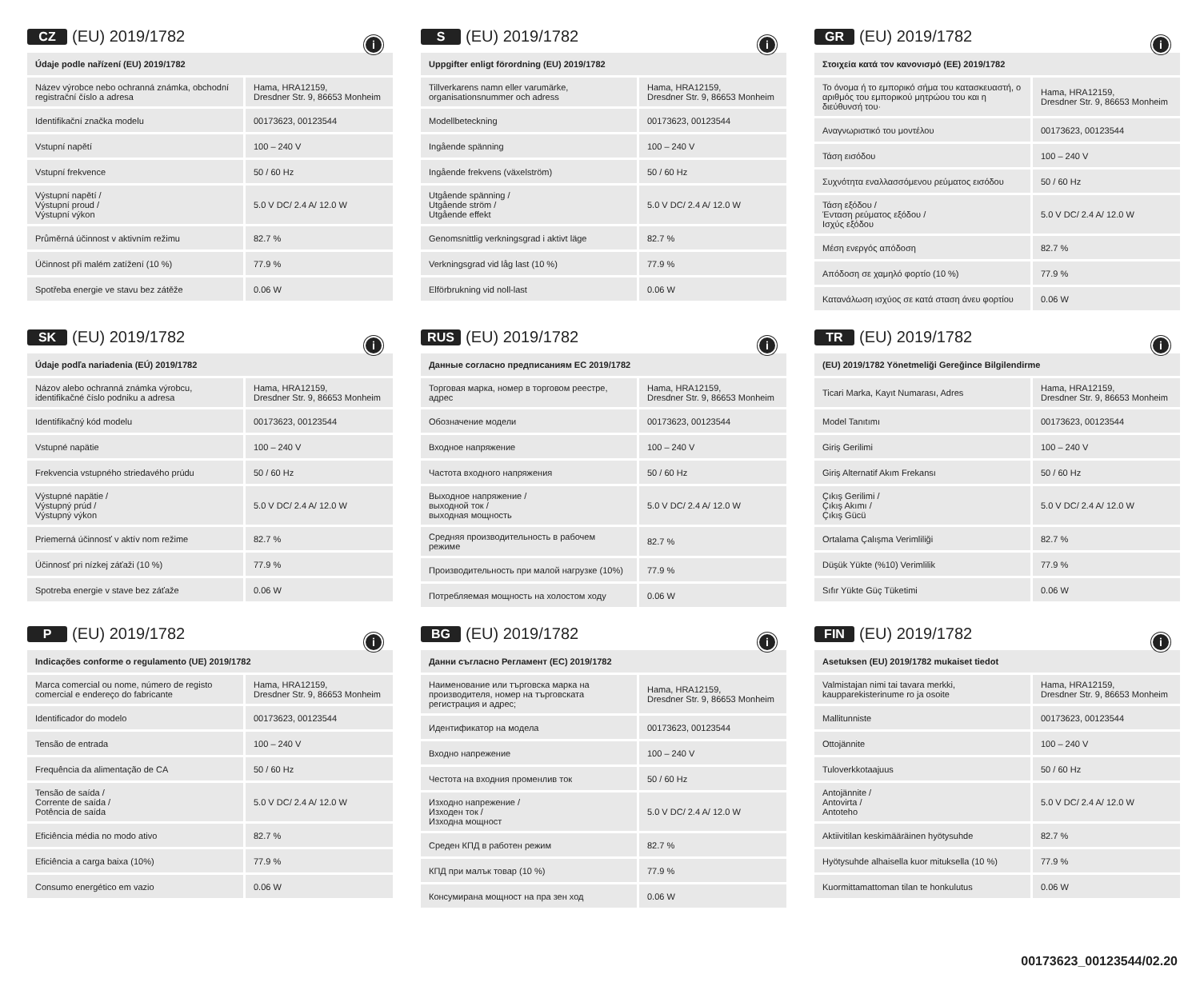CZ (EU) 2019/1782
| Údaje podle nařízení (EU) 2019/1782 i | |
| --- | --- |
| Název výrobce nebo ochranná známka, obchodní registrační číslo a adresa | Hama, HRA12159, Dresdner Str. 9, 86653 Monheim |
| Identifikační značka modelu | 00173623, 00123544 |
| Vstupní napětí | 100 – 240 V |
| Vstupní frekvence | 50 / 60 Hz |
| Výstupní napětí / Výstupní proud / Výstupní výkon | 5.0 V DC/ 2.4 A/ 12.0 W |
| Průměrná účinnost v aktivním režimu | 82.7 % |
| Účinnost při malém zatížení (10 %) | 77.9 % |
| Spotřeba energie ve stavu bez zátěže | 0.06 W |
S (EU) 2019/1782
| Uppgifter enligt förordning (EU) 2019/1782 i | |
| --- | --- |
| Tillverkarens namn eller varumärke, organisationsnummer och adress | Hama, HRA12159, Dresdner Str. 9, 86653 Monheim |
| Modellbeteckning | 00173623, 00123544 |
| Ingående spänning | 100 – 240 V |
| Ingående frekvens (växelström) | 50 / 60 Hz |
| Utgående spänning / Utgående ström / Utgående effekt | 5.0 V DC/ 2.4 A/ 12.0 W |
| Genomsnittlig verkningsgrad i aktivt läge | 82.7 % |
| Verkningsgrad vid låg last (10 %) | 77.9 % |
| Elförbrukning vid noll-last | 0.06 W |
GR (EU) 2019/1782
| Στοιχεία κατά τον κανονισμό (ΕΕ) 2019/1782 i | |
| --- | --- |
| Το όνομα ή το εμπορικό σήμα του κατασκευαστή, ο αριθμός του εμπορικού μητρώου του και η διεύθυνσή του· | Hama, HRA12159, Dresdner Str. 9, 86653 Monheim |
| Αναγνωριστικό του μοντέλου | 00173623, 00123544 |
| Τάση εισόδου | 100 – 240 V |
| Συχνότητα εναλλασσόμενου ρεύματος εισόδου | 50 / 60 Hz |
| Τάση εξόδου / Ένταση ρεύματος εξόδου / Ισχύς εξόδου | 5.0 V DC/ 2.4 A/ 12.0 W |
| Μέση ενεργός απόδοση | 82.7 % |
| Απόδοση σε χαμηλό φορτίο (10 %) | 77.9 % |
| Κατανάλωση ισχύος σε κατά σταση άνευ φορτίου | 0.06 W |
SK (EU) 2019/1782
| Údaje podľa nariadenia (EÚ) 2019/1782 i | |
| --- | --- |
| Názov alebo ochranná známka výrobcu, identifikačné číslo podniku a adresa | Hama, HRA12159, Dresdner Str. 9, 86653 Monheim |
| Identifikačný kód modelu | 00173623, 00123544 |
| Vstupné napätie | 100 – 240 V |
| Frekvencia vstupného striedavého prúdu | 50 / 60 Hz |
| Výstupné napätie / Výstupný prúd / Výstupný výkon | 5.0 V DC/ 2.4 A/ 12.0 W |
| Priemerná účinnosť v aktív nom režime | 82.7 % |
| Účinnosť pri nízkej záťaži (10 %) | 77.9 % |
| Spotreba energie v stave bez záťaže | 0.06 W |
RUS (EU) 2019/1782
| Данные согласно предписаниям ЕС 2019/1782 i | |
| --- | --- |
| Торговая марка, номер в торговом реестре, адрес | Hama, HRA12159, Dresdner Str. 9, 86653 Monheim |
| Обозначение модели | 00173623, 00123544 |
| Входное напряжение | 100 – 240 V |
| Частота входного напряжения | 50 / 60 Hz |
| Выходное напряжение / выходной ток / выходная мощность | 5.0 V DC/ 2.4 A/ 12.0 W |
| Средняя производительность в рабочем режиме | 82.7 % |
| Производительность при малой нагрузке (10%) | 77.9 % |
| Потребляемая мощность на холостом ходу | 0.06 W |
TR (EU) 2019/1782
| (EU) 2019/1782 Yönetmeliği Gereğince Bilgilendirme i | |
| --- | --- |
| Ticari Marka, Kayıt Numarası, Adres | Hama, HRA12159, Dresdner Str. 9, 86653 Monheim |
| Model Tanıtımı | 00173623, 00123544 |
| Giriş Gerilimi | 100 – 240 V |
| Giriş Alternatif Akım Frekansı | 50 / 60 Hz |
| Çıkış Gerilimi / Çıkış Akımı / Çıkış Gücü | 5.0 V DC/ 2.4 A/ 12.0 W |
| Ortalama Çalışma Verimliliği | 82.7 % |
| Düşük Yükte (%10) Verimlilik | 77.9 % |
| Sıfır Yükte Güç Tüketimi | 0.06 W |
P (EU) 2019/1782
| Indicações conforme o regulamento (UE) 2019/1782 i | |
| --- | --- |
| Marca comercial ou nome, número de registo comercial e endereço do fabricante | Hama, HRA12159, Dresdner Str. 9, 86653 Monheim |
| Identificador do modelo | 00173623, 00123544 |
| Tensão de entrada | 100 – 240 V |
| Frequência da alimentação de CA | 50 / 60 Hz |
| Tensão de saída / Corrente de saída / Potência de saída | 5.0 V DC/ 2.4 A/ 12.0 W |
| Eficiência média no modo ativo | 82.7 % |
| Eficiência a carga baixa (10%) | 77.9 % |
| Consumo energético em vazio | 0.06 W |
BG (EU) 2019/1782
| Данни съгласно Регламент (ЕС) 2019/1782 i | |
| --- | --- |
| Наименование или търговска марка на производителя, номер на търговската регистрация и адрес; | Hama, HRA12159, Dresdner Str. 9, 86653 Monheim |
| Идентификатор на модела | 00173623, 00123544 |
| Входно напрежение | 100 – 240 V |
| Честота на входния променлив ток | 50 / 60 Hz |
| Изходно напрежение / Изходен ток / Изходна мощност | 5.0 V DC/ 2.4 A/ 12.0 W |
| Среден КПД в работен режим | 82.7 % |
| КПД при малък товар (10 %) | 77.9 % |
| Консумирана мощност на пра зен ход | 0.06 W |
FIN (EU) 2019/1782
| Asetuksen (EU) 2019/1782 mukaiset tiedot i | |
| --- | --- |
| Valmistajan nimi tai tavara merkki, kaupparekisterinume ro ja osoite | Hama, HRA12159, Dresdner Str. 9, 86653 Monheim |
| Mallitunniste | 00173623, 00123544 |
| Ottojännite | 100 – 240 V |
| Tuloverkkotaajuus | 50 / 60 Hz |
| Antojännite / Antovirta / Antoteho | 5.0 V DC/ 2.4 A/ 12.0 W |
| Aktiivitilan keskimääräinen hyötysuhde | 82.7 % |
| Hyötysuhde alhaisella kuor mituksella (10 %) | 77.9 % |
| Kuormittamattoman tilan te honkulutus | 0.06 W |
00173623_00123544/02.20